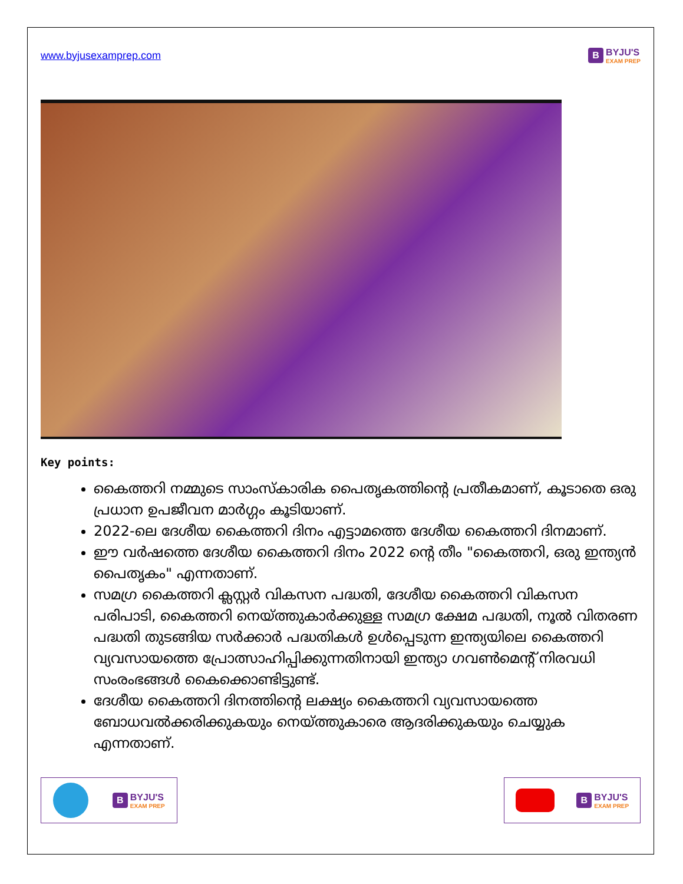www.byjusexamprep.com
B
BYJU'S
EXAM PREP
Key points:
കൈത്തറി നമ്മുടെ സാംസ്കാരിക പൈതൃകത്തിന്റെ പ്രതീകമാണ്, കൂടാതെ ഒരു പ്രധാന ഉപജീവന മാർഗ്ഗം കൂടിയാണ്.
2022-ലെ ദേശീയ കൈത്തറി ദിനം എട്ടാമത്തെ ദേശീയ കൈത്തറി ദിനമാണ്.
ഈ വർഷത്തെ ദേശീയ കൈത്തറി ദിനം 2022 ന്റെ തീം "കൈത്തറി, ഒരു ഇന്ത്യൻ പൈതൃകം" എന്നതാണ്.
സമഗ്ര കൈത്തറി ക്ലസ്റ്റർ വികസന പദ്ധതി, ദേശീയ കൈത്തറി വികസന പരിപാടി, കൈത്തറി നെയ്ത്തുകാർക്കുള്ള സമഗ്ര ക്ഷേമ പദ്ധതി, നൂൽ വിതരണ പദ്ധതി തുടങ്ങിയ സർക്കാർ പദ്ധതികൾ ഉൾപ്പെടുന്ന ഇന്ത്യയിലെ കൈത്തറി വ്യവസായത്തെ പ്രോത്സാഹിപ്പിക്കുന്നതിനായി ഇന്ത്യാ ഗവൺമെന്റ് നിരവധി സംരംഭങ്ങൾ കൈക്കൊണ്ടിട്ടുണ്ട്.
ദേശീയ കൈത്തറി ദിനത്തിന്റെ ലക്ഷ്യം കൈത്തറി വ്യവസായത്തെ ബോധവൽക്കരിക്കുകയും നെയ്ത്തുകാരെ ആദരിക്കുകയും ചെയ്യുക എന്നതാണ്.
B
BYJU'S
EXAM PREP
B
BYJU'S
EXAM PREP